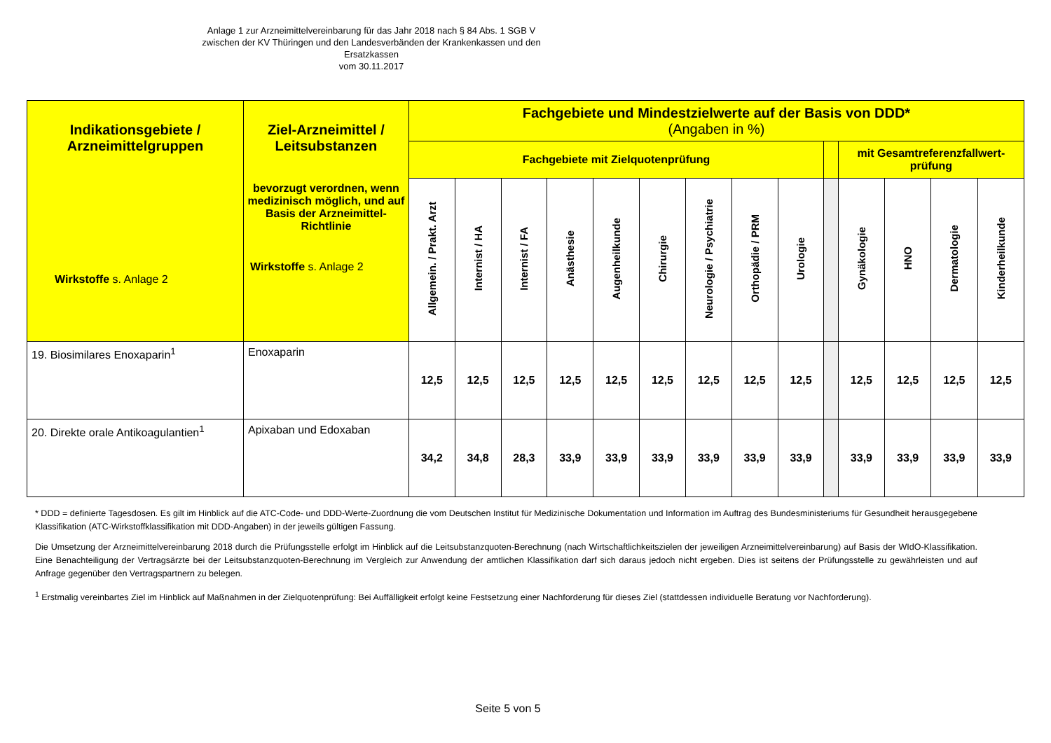Anlage 1 zur Arzneimittelvereinbarung für das Jahr 2018 nach § 84 Abs. 1 SGB V
zwischen der KV Thüringen und den Landesverbänden der Krankenkassen und den Ersatzkassen
vom 30.11.2017
| Indikationsgebiete / Arzneimittelgruppen Wirkstoffe s. Anlage 2 | Ziel-Arzneimittel / Leitsubstanzen bevorzugt verordnen, wenn medizinisch möglich, und auf Basis der Arzneimittel-Richtlinie Wirkstoffe s. Anlage 2 | Fachgebiete und Mindestzielwerte auf der Basis von DDD* (Angaben in %) | | | | | | | | | | | | | |
| --- | --- | --- | --- | --- | --- | --- | --- | --- | --- | --- | --- | --- | --- | --- | --- |
| | | Fachgebiete mit Zielquotenprüfung | | | | | | | | | | mit Gesamtreferenzfallwert-prüfung | | | |
| | | Allgemein. / Prakt. Arzt | Internist / HA | Internist / FA | Anästhesie | Augenheilkunde | Chirurgie | Neurologie / Psychiatrie | Orthopädie / PRM | Urologie | | Gynäkologie | HNO | Dermatologie | Kinderheilkunde |
| 19. Biosimilares Enoxaparin<sup>1</sup> | Enoxaparin | 12,5 | 12,5 | 12,5 | 12,5 | 12,5 | 12,5 | 12,5 | 12,5 | 12,5 | | 12,5 | 12,5 | 12,5 | 12,5 |
| 20. Direkte orale Antikoagulantien<sup>1</sup> | Apixaban und Edoxaban | 34,2 | 34,8 | 28,3 | 33,9 | 33,9 | 33,9 | 33,9 | 33,9 | 33,9 | | 33,9 | 33,9 | 33,9 | 33,9 |
* DDD = definierte Tagesdosen. Es gilt im Hinblick auf die ATC-Code- und DDD-Werte-Zuordnung die vom Deutschen Institut für Medizinische Dokumentation und Information im Auftrag des Bundesministeriums für Gesundheit herausgegebene Klassifikation (ATC-Wirkstoffklassifikation mit DDD-Angaben) in der jeweils gültigen Fassung.
Die Umsetzung der Arzneimittelvereinbarung 2018 durch die Prüfungsstelle erfolgt im Hinblick auf die Leitsubstanzquoten-Berechnung (nach Wirtschaftlichkeitszielen der jeweiligen Arzneimittelvereinbarung) auf Basis der WIdO-Klassifikation. Eine Benachteiligung der Vertragsärzte bei der Leitsubstanzquoten-Berechnung im Vergleich zur Anwendung der amtlichen Klassifikation darf sich daraus jedoch nicht ergeben. Dies ist seitens der Prüfungsstelle zu gewährleisten und auf Anfrage gegenüber den Vertragspartnern zu belegen.
<sup>1</sup> Erstmalig vereinbartes Ziel im Hinblick auf Maßnahmen in der Zielquotenprüfung: Bei Auffälligkeit erfolgt keine Festsetzung einer Nachforderung für dieses Ziel (stattdessen individuelle Beratung vor Nachforderung).
Seite 5 von 5